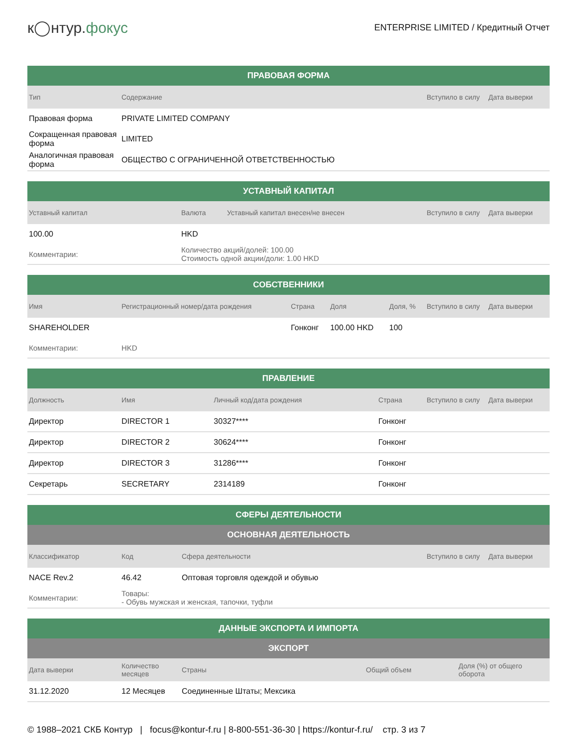к◯нтур.фокус
ENTERPRISE LIMITED / Кредитный Отчет
| ПРАВОВАЯ ФОРМА | | | |
| --- | --- | --- | --- |
| Тип | Содержание | Вступило в силу | Дата выверки |
| Правовая форма | PRIVATE LIMITED COMPANY | | |
| Сокращенная правовая форма | LIMITED | | |
| Аналогичная правовая форма | ОБЩЕСТВО С ОГРАНИЧЕННОЙ ОТВЕТСТВЕННОСТЬЮ | | |
| УСТАВНЫЙ КАПИТАЛ | | | | |
| --- | --- | --- | --- | --- |
| Уставный капитал | Валюта | Уставный капитал внесен/не внесен | Вступило в силу | Дата выверки |
| 100.00 | HKD | | | |
| Комментарии: | Количество акций/долей: 100.00 Стоимость одной акции/доли: 1.00 HKD | | | |
| СОБСТВЕННИКИ | | | | | | |
| --- | --- | --- | --- | --- | --- | --- |
| Имя | Регистрационный номер/дата рождения | Страна | Доля | Доля, % | Вступило в силу | Дата выверки |
| SHAREHOLDER | | Гонконг | 100.00 HKD | 100 | | |
| Комментарии: | HKD | | | | | |
| ПРАВЛЕНИЕ | | | | | |
| --- | --- | --- | --- | --- | --- |
| Должность | Имя | Личный код/дата рождения | Страна | Вступило в силу | Дата выверки |
| Директор | DIRECTOR 1 | 30327**** | Гонконг | | |
| Директор | DIRECTOR 2 | 30624**** | Гонконг | | |
| Директор | DIRECTOR 3 | 31286**** | Гонконг | | |
| Секретарь | SECRETARY | 2314189 | Гонконг | | |
| СФЕРЫ ДЕЯТЕЛЬНОСТИ | | | | |
| --- | --- | --- | --- | --- |
| ОСНОВНАЯ ДЕЯТЕЛЬНОСТЬ | | | | |
| Классификатор | Код | Сфера деятельности | Вступило в силу | Дата выверки |
| NACE Rev.2 | 46.42 | Оптовая торговля одеждой и обувью | | |
| Комментарии: | Товары: - Обувь мужская и женская, тапочки, туфли | | | |
| ДАННЫЕ ЭКСПОРТА И ИМПОРТА | | | | |
| --- | --- | --- | --- | --- |
| ЭКСПОРТ | | | | |
| Дата выверки | Количество месяцев | Страны | Общий объем | Доля (%) от общего оборота |
| 31.12.2020 | 12 Месяцев | Соединенные Штаты; Мексика | | |
© 1988–2021 СКБ Контур | focus@kontur-f.ru | 8-800-551-36-30 | https://kontur-f.ru/ стр. 3 из 7